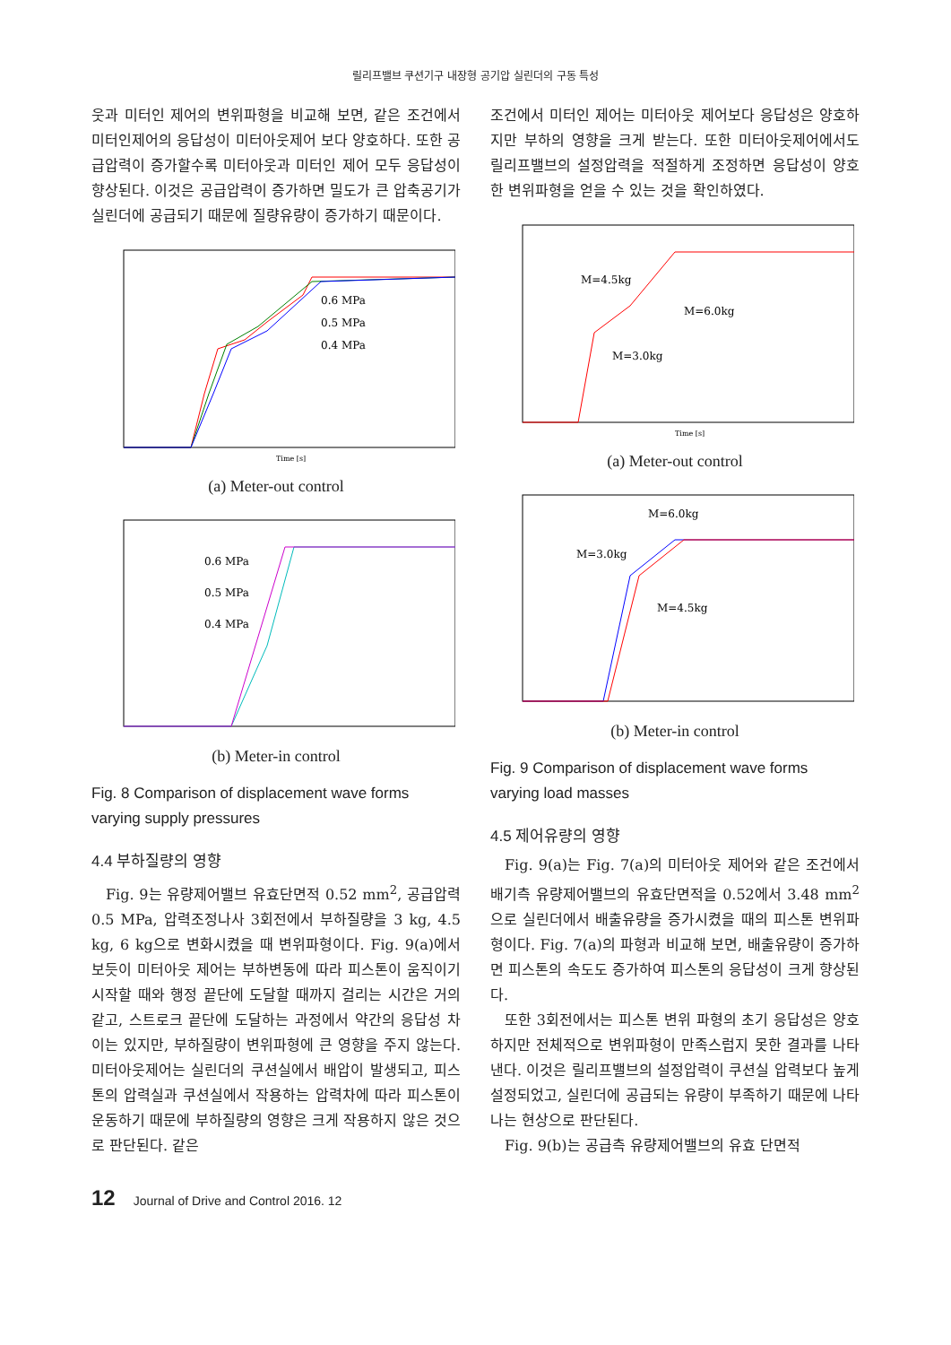릴리프밸브 쿠션기구 내장형 공기압 실린더의 구동 특성
웃과 미터인 제어의 변위파형을 비교해 보면, 같은 조건에서 미터인제어의 응답성이 미터아웃제어 보다 양호하다. 또한 공급압력이 증가할수록 미터아웃과 미터인 제어 모두 응답성이 향상된다. 이것은 공급압력이 증가하면 밀도가 큰 압축공기가 실린더에 공급되기 때문에 질량유량이 증가하기 때문이다.
0.6 MPa
0.5 MPa
0.4 MPa
Time [s]
(a) Meter-out control
0.6 MPa
0.5 MPa
0.4 MPa
(b) Meter-in control
Fig. 8 Comparison of displacement wave forms
varying supply pressures
4.4 부하질량의 영향
Fig. 9는 유량제어밸브 유효단면적 0.52 mm<sup>2</sup>, 공급압력 0.5 MPa, 압력조정나사 3회전에서 부하질량을 3 kg, 4.5 kg, 6 kg으로 변화시켰을 때 변위파형이다. Fig. 9(a)에서 보듯이 미터아웃 제어는 부하변동에 따라 피스톤이 움직이기 시작할 때와 행정 끝단에 도달할 때까지 걸리는 시간은 거의 같고, 스트로크 끝단에 도달하는 과정에서 약간의 응답성 차이는 있지만, 부하질량이 변위파형에 큰 영향을 주지 않는다. 미터아웃제어는 실린더의 쿠션실에서 배압이 발생되고, 피스톤의 압력실과 쿠션실에서 작용하는 압력차에 따라 피스톤이 운동하기 때문에 부하질량의 영향은 크게 작용하지 않은 것으로 판단된다. 같은
조건에서 미터인 제어는 미터아웃 제어보다 응답성은 양호하지만 부하의 영향을 크게 받는다. 또한 미터아웃제어에서도 릴리프밸브의 설정압력을 적절하게 조정하면 응답성이 양호한 변위파형을 얻을 수 있는 것을 확인하였다.
M=4.5kg
M=6.0kg
M=3.0kg
Time [s]
(a) Meter-out control
M=6.0kg
M=3.0kg
M=4.5kg
(b) Meter-in control
Fig. 9 Comparison of displacement wave forms
varying load masses
4.5 제어유량의 영향
Fig. 9(a)는 Fig. 7(a)의 미터아웃 제어와 같은 조건에서 배기측 유량제어밸브의 유효단면적을 0.52에서 3.48 mm<sup>2</sup>으로 실린더에서 배출유량을 증가시켰을 때의 피스톤 변위파형이다. Fig. 7(a)의 파형과 비교해 보면, 배출유량이 증가하면 피스톤의 속도도 증가하여 피스톤의 응답성이 크게 향상된다.
또한 3회전에서는 피스톤 변위 파형의 초기 응답성은 양호하지만 전체적으로 변위파형이 만족스럽지 못한 결과를 나타낸다. 이것은 릴리프밸브의 설정압력이 쿠션실 압력보다 높게 설정되었고, 실린더에 공급되는 유량이 부족하기 때문에 나타나는 현상으로 판단된다.
Fig. 9(b)는 공급측 유량제어밸브의 유효 단면적
12 Journal of Drive and Control 2016. 12